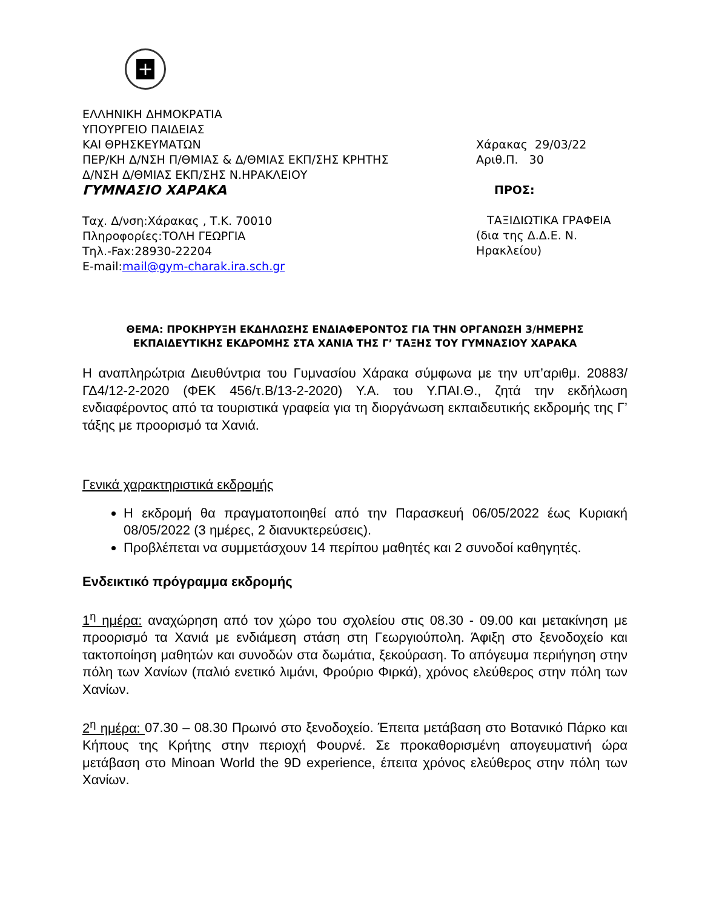+
ΕΛΛΗΝΙΚΗ ΔΗΜΟΚΡΑΤΙΑ
ΥΠΟΥΡΓΕΙΟ ΠΑΙΔΕΙΑΣ
ΚΑΙ ΘΡΗΣΚΕΥΜΑΤΩΝ
ΠΕΡ/ΚΗ Δ/ΝΣΗ Π/ΘΜΙΑΣ & Δ/ΘΜΙΑΣ ΕΚΠ/ΣΗΣ ΚΡΗΤΗΣ
Δ/ΝΣΗ Δ/ΘΜΙΑΣ ΕΚΠ/ΣΗΣ Ν.ΗΡΑΚΛΕΙΟΥ
ΓΥΜΝΑΣΙΟ ΧΑΡΑΚΑ
Ταχ. Δ/νση:Χάρακας , Τ.Κ. 70010
Πληροφορίες:ΤΟΛΗ ΓΕΩΡΓΙΑ
Τηλ.-Fax:28930-22204
E-mail:mail@gym-charak.ira.sch.gr
Χάρακας 29/03/22
Αριθ.Π. 30
ΠΡΟΣ:
ΤΑΞΙΔΙΩΤΙΚΑ ΓΡΑΦΕΙΑ
(δια της Δ.Δ.Ε. Ν. Ηρακλείου)
ΘΕΜΑ: ΠΡΟΚΗΡΥΞΗ ΕΚΔΗΛΩΣΗΣ ΕΝΔΙΑΦΕΡΟΝΤΟΣ ΓΙΑ ΤΗΝ ΟΡΓΑΝΩΣΗ 3/ΗΜΕΡΗΣ ΕΚΠΑΙΔΕΥΤΙΚΗΣ ΕΚΔΡΟΜΗΣ ΣΤΑ ΧΑΝΙΑ ΤΗΣ Γ’ ΤΑΞΗΣ ΤΟΥ ΓΥΜΝΑΣΙΟΥ ΧΑΡΑΚΑ
Η αναπληρώτρια Διευθύντρια του Γυμνασίου Χάρακα σύμφωνα με την υπ’αριθμ. 20883/ΓΔ4/12-2-2020 (ΦΕΚ 456/τ.Β/13-2-2020) Υ.Α. του Υ.ΠΑΙ.Θ., ζητά την εκδήλωση ενδιαφέροντος από τα τουριστικά γραφεία για τη διοργάνωση εκπαιδευτικής εκδρομής της Γ’ τάξης με προορισμό τα Χανιά.
Γενικά χαρακτηριστικά εκδρομής
Η εκδρομή θα πραγματοποιηθεί από την Παρασκευή 06/05/2022 έως Κυριακή 08/05/2022 (3 ημέρες, 2 διανυκτερεύσεις).
Προβλέπεται να συμμετάσχουν 14 περίπου μαθητές και 2 συνοδοί καθηγητές.
Ενδεικτικό πρόγραμμα εκδρομής
1<sup>η</sup> ημέρα: αναχώρηση από τον χώρο του σχολείου στις 08.30 - 09.00 και μετακίνηση με προορισμό τα Χανιά με ενδιάμεση στάση στη Γεωργιούπολη. Άφιξη στο ξενοδοχείο και τακτοποίηση μαθητών και συνοδών στα δωμάτια, ξεκούραση. Το απόγευμα περιήγηση στην πόλη των Χανίων (παλιό ενετικό λιμάνι, Φρούριο Φιρκά), χρόνος ελεύθερος στην πόλη των Χανίων.
2<sup>η</sup> ημέρα: 07.30 – 08.30 Πρωινό στο ξενοδοχείο. Έπειτα μετάβαση στο Βοτανικό Πάρκο και Κήπους της Κρήτης στην περιοχή Φουρνέ. Σε προκαθορισμένη απογευματινή ώρα μετάβαση στο Minoan World the 9D experience, έπειτα χρόνος ελεύθερος στην πόλη των Χανίων.